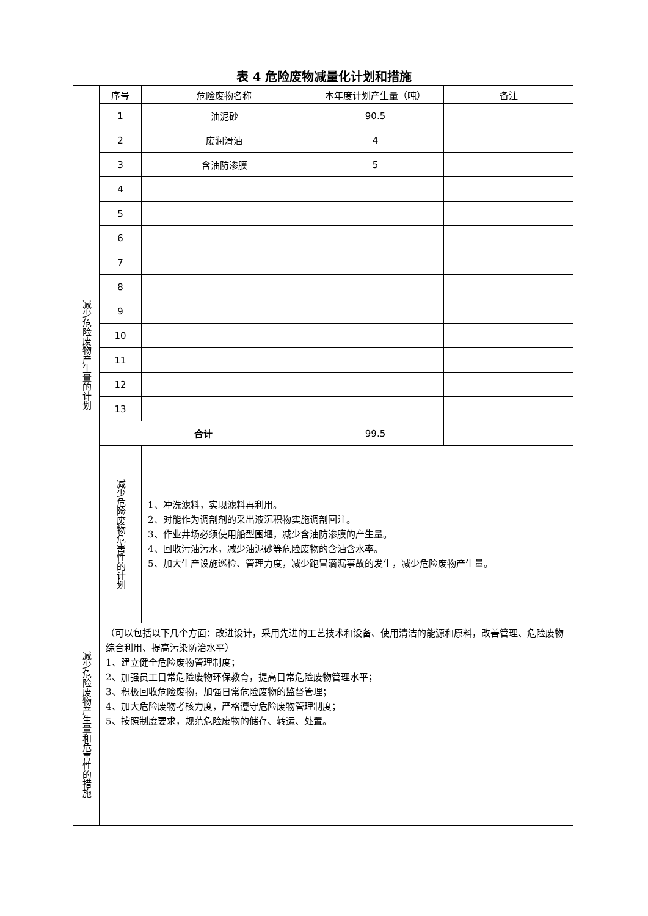表 4 危险废物减量化计划和措施
| 减少危险废物产生量的计划 | 序号 | 危险废物名称 | 本年度计划产生量（吨） | 备注 |
| | 1 | 油泥砂 | 90.5 | |
| | 2 | 废润滑油 | 4 | |
| | 3 | 含油防渗膜 | 5 | |
| | 4 | | | |
| | 5 | | | |
| | 6 | | | |
| | 7 | | | |
| | 8 | | | |
| | 9 | | | |
| | 10 | | | |
| | 11 | | | |
| | 12 | | | |
| | 13 | | | |
| | 合计 | | 99.5 | |
| | 减少危险废物危害性的计划 | 1、冲洗滤料，实现滤料再利用。 2、对能作为调剖剂的采出液沉积物实施调剖回注。 3、作业井场必须使用船型围堰，减少含油防渗膜的产生量。 4、回收污油污水，减少油泥砂等危险废物的含油含水率。 5、加大生产设施巡检、管理力度，减少跑冒滴漏事故的发生，减少危险废物产生量。 | | |
| 减少危险废物产生量和危害性的措施 | （可以包括以下几个方面：改进设计，采用先进的工艺技术和设备、使用清洁的能源和原料，改善管理、危险废物综合利用、提高污染防治水平） 1、建立健全危险废物管理制度； 2、加强员工日常危险废物环保教育，提高日常危险废物管理水平； 3、积极回收危险废物，加强日常危险废物的监督管理； 4、加大危险废物考核力度，严格遵守危险废物管理制度； 5、按照制度要求，规范危险废物的储存、转运、处置。 | | | |